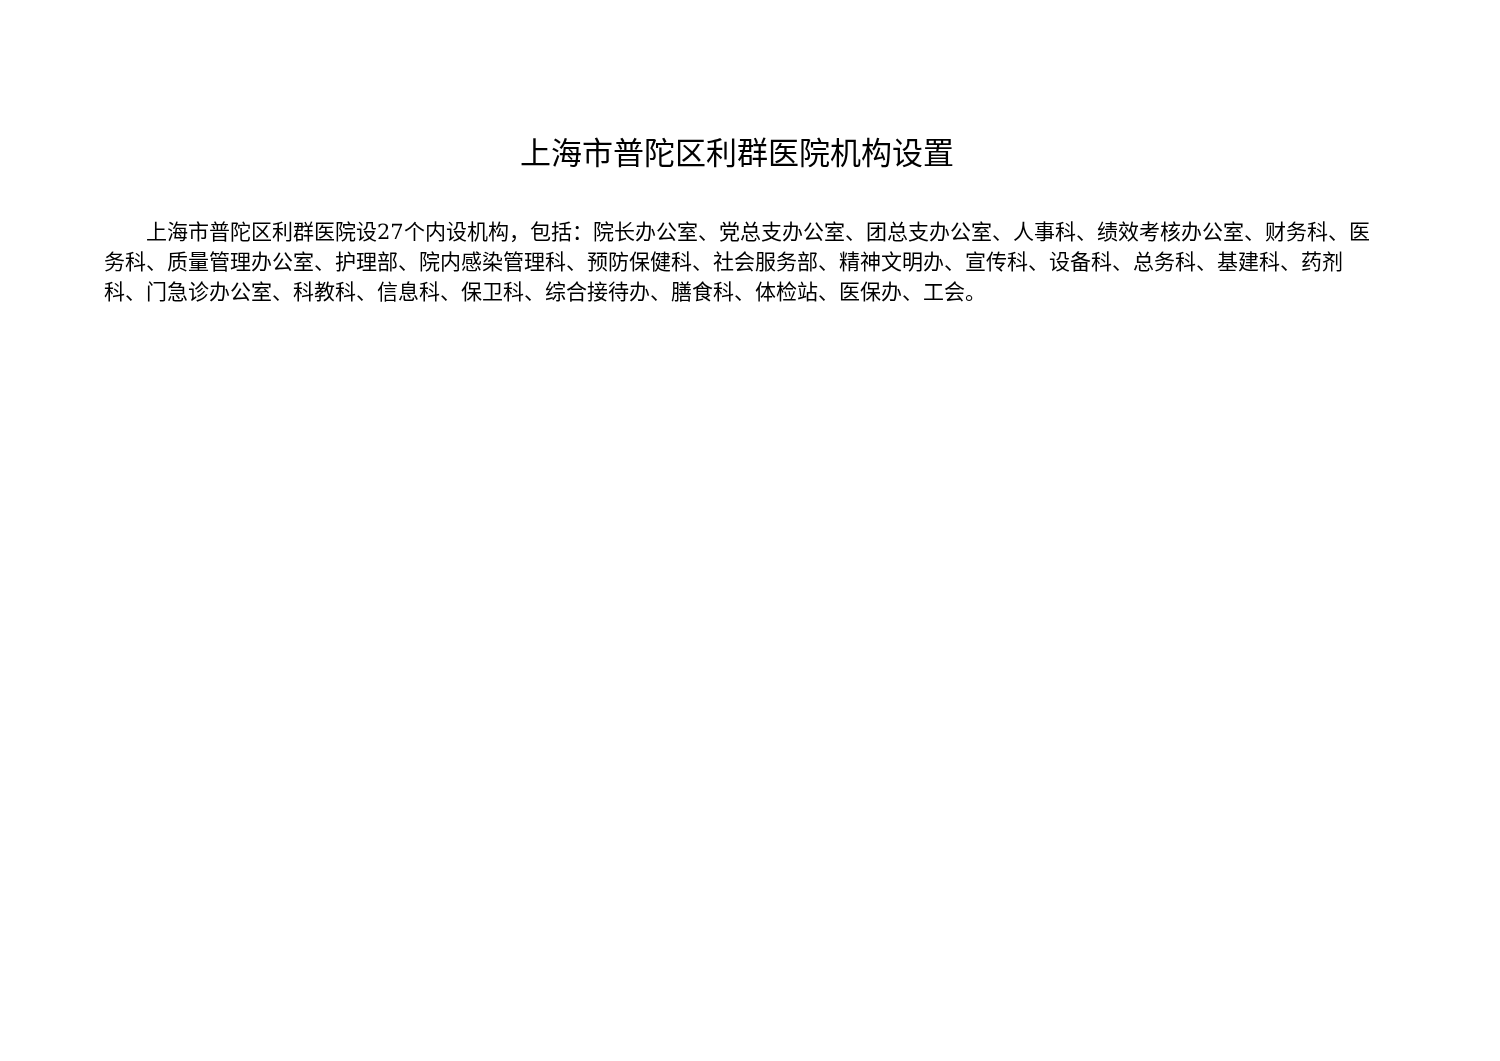上海市普陀区利群医院机构设置
上海市普陀区利群医院设27个内设机构，包括：院长办公室、党总支办公室、团总支办公室、人事科、绩效考核办公室、财务科、医务科、质量管理办公室、护理部、院内感染管理科、预防保健科、社会服务部、精神文明办、宣传科、设备科、总务科、基建科、药剂科、门急诊办公室、科教科、信息科、保卫科、综合接待办、膳食科、体检站、医保办、工会。